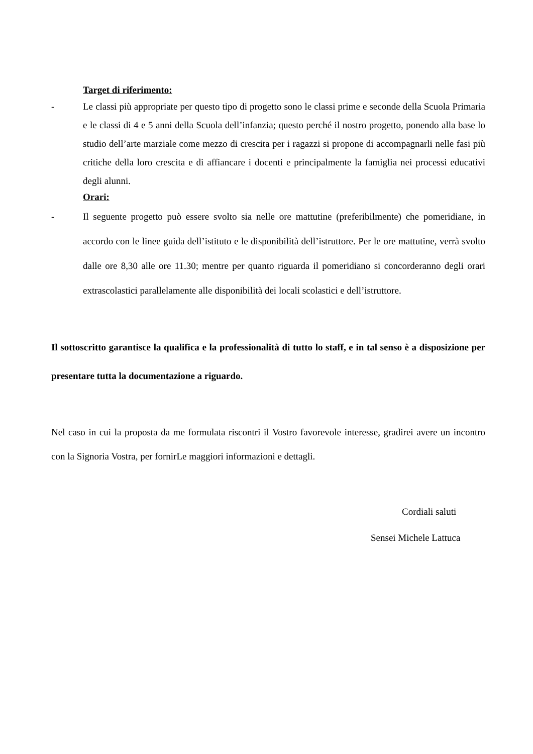Target di riferimento:
- Le classi più appropriate per questo tipo di progetto sono le classi prime e seconde della Scuola Primaria e le classi di 4 e 5 anni della Scuola dell’infanzia; questo perché il nostro progetto, ponendo alla base lo studio dell’arte marziale come mezzo di crescita per i ragazzi si propone di accompagnarli nelle fasi più critiche della loro crescita e di affiancare i docenti e principalmente la famiglia nei processi educativi degli alunni.
Orari:
- Il seguente progetto può essere svolto sia nelle ore mattutine (preferibilmente) che pomeridiane, in accordo con le linee guida dell’istituto e le disponibilità dell’istruttore. Per le ore mattutine, verrà svolto dalle ore 8,30 alle ore 11.30; mentre per quanto riguarda il pomeridiano si concorderanno degli orari extrascolastici parallelamente alle disponibilità dei locali scolastici e dell’istruttore.
Il sottoscritto garantisce la qualifica e la professionalità di tutto lo staff, e in tal senso è a disposizione per presentare tutta la documentazione a riguardo.
Nel caso in cui la proposta da me formulata riscontri il Vostro favorevole interesse, gradirei avere un incontro con la Signoria Vostra, per fornirLe maggiori informazioni e dettagli.
Cordiali saluti
Sensei Michele Lattuca